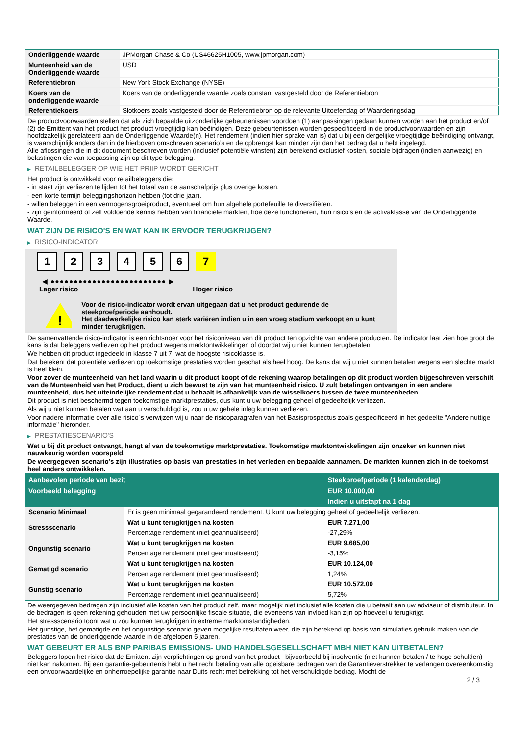| Onderliggende waarde | JPMorgan Chase & Co (US46625H1005, www.jpmorgan.com) |
| Munteenheid van de Onderliggende waarde | USD |
| Referentiebron | New York Stock Exchange (NYSE) |
| Koers van de onderliggende waarde | Koers van de onderliggende waarde zoals constant vastgesteld door de Referentiebron |
| Referentiekoers | Slotkoers zoals vastgesteld door de Referentiebron op de relevante Uitoefendag of Waarderingsdag |
De productvoorwaarden stellen dat als zich bepaalde uitzonderlijke gebeurtenissen voordoen (1) aanpassingen gedaan kunnen worden aan het product en/of (2) de Emittent van het product het product vroegtijdig kan beëindigen. Deze gebeurtenissen worden gespecificeerd in de productvoorwaarden en zijn hoofdzakelijk gerelateerd aan de Onderliggende Waarde(n). Het rendement (indien hier sprake van is) dat u bij een dergelijke vroegtijdige beëindiging ontvangt, is waarschijnlijk anders dan in de hierboven omschreven scenario’s en de opbrengst kan minder zijn dan het bedrag dat u hebt ingelegd.
Alle aflossingen die in dit document beschreven worden (inclusief potentiële winsten) zijn berekend exclusief kosten, sociale bijdragen (indien aanwezig) en belastingen die van toepassing zijn op dit type belegging.
▶ RETAILBELEGGER OP WIE HET PRIIP WORDT GERICHT
Het product is ontwikkeld voor retailbeleggers die:
- in staat zijn verliezen te lijden tot het totaal van de aanschafprijs plus overige kosten.
- een korte termijn beleggingshorizon hebben (tot drie jaar).
- willen beleggen in een vermogensgroeiproduct, eventueel om hun algehele portefeuille te diversifiëren.
- zijn geïnformeerd of zelf voldoende kennis hebben van financiële markten, hoe deze functioneren, hun risico's en de activaklasse van de Onderliggende Waarde.
WAT ZIJN DE RISICO'S EN WAT KAN IK ERVOOR TERUGKRIJGEN?
▶ RISICO-INDICATOR
1 2 3 4 5 6 7
◀ ●●●●●●●●●●●●●●●●●●●●●●●●● ▶
Lager risico Hoger risico
!
Voor de risico-indicator wordt ervan uitgegaan dat u het product gedurende de steekproefperiode aanhoudt.
Het daadwerkelijke risico kan sterk variëren indien u in een vroeg stadium verkoopt en u kunt minder terugkrijgen.
De samenvattende risico-indicator is een richtsnoer voor het risiconiveau van dit product ten opzichte van andere producten. De indicator laat zien hoe groot de kans is dat beleggers verliezen op het product wegens marktontwikkelingen of doordat wij u niet kunnen terugbetalen.
We hebben dit product ingedeeld in klasse 7 uit 7, wat de hoogste risicoklasse is.
Dat betekent dat potentiële verliezen op toekomstige prestaties worden geschat als heel hoog. De kans dat wij u niet kunnen betalen wegens een slechte markt is heel klein.
Voor zover de munteenheid van het land waarin u dit product koopt of de rekening waarop betalingen op dit product worden bijgeschreven verschilt van de Munteenheid van het Product, dient u zich bewust te zijn van het munteenheid risico. U zult betalingen ontvangen in een andere munteenheid, dus het uiteindelijke rendement dat u behaalt is afhankelijk van de wisselkoers tussen de twee munteenheden.
Dit product is niet beschermd tegen toekomstige marktprestaties, dus kunt u uw belegging geheel of gedeeltelijk verliezen.
Als wij u niet kunnen betalen wat aan u verschuldigd is, zou u uw gehele inleg kunnen verliezen.
Voor nadere informatie over alle risico´s verwijzen wij u naar de risicoparagrafen van het Basisprospectus zoals gespecificeerd in het gedeelte "Andere nuttige informatie" hieronder.
▶ PRESTATIESCENARIO'S
Wat u bij dit product ontvangt, hangt af van de toekomstige marktprestaties. Toekomstige marktontwikkelingen zijn onzeker en kunnen niet nauwkeurig worden voorspeld.
De weergegeven scenario’s zijn illustraties op basis van prestaties in het verleden en bepaalde aannamen. De markten kunnen zich in de toekomst heel anders ontwikkelen.
| Aanbevolen periode van bezit | | Steekproefperiode (1 kalenderdag) |
| --- | --- | --- |
| Voorbeeld belegging | | EUR 10.000,00 |
| | | Indien u uitstapt na 1 dag |
| Scenario Minimaal | Er is geen minimaal gegarandeerd rendement. U kunt uw belegging geheel of gedeeltelijk verliezen. | |
| Stressscenario | Wat u kunt terugkrijgen na kosten | EUR 7.271,00 |
| | Percentage rendement (niet geannualiseerd) | -27,29% |
| Ongunstig scenario | Wat u kunt terugkrijgen na kosten | EUR 9.685,00 |
| | Percentage rendement (niet geannualiseerd) | -3,15% |
| Gematigd scenario | Wat u kunt terugkrijgen na kosten | EUR 10.124,00 |
| | Percentage rendement (niet geannualiseerd) | 1,24% |
| Gunstig scenario | Wat u kunt terugkrijgen na kosten | EUR 10.572,00 |
| | Percentage rendement (niet geannualiseerd) | 5,72% |
De weergegeven bedragen zijn inclusief alle kosten van het product zelf, maar mogelijk niet inclusief alle kosten die u betaalt aan uw adviseur of distributeur. In de bedragen is geen rekening gehouden met uw persoonlijke fiscale situatie, die eveneens van invloed kan zijn op hoeveel u terugkrijgt.
Het stressscenario toont wat u zou kunnen terugkrijgen in extreme marktomstandigheden.
Het gunstige, het gematigde en het ongunstige scenario geven mogelijke resultaten weer, die zijn berekend op basis van simulaties gebruik maken van de prestaties van de onderliggende waarde in de afgelopen 5 jaaren.
WAT GEBEURT ER ALS BNP PARIBAS EMISSIONS- UND HANDELSGESELLSCHAFT MBH NIET KAN UITBETALEN?
Beleggers lopen het risico dat de Emittent zijn verplichtingen op grond van het product– bijvoorbeeld bij insolventie (niet kunnen betalen / te hoge schulden) – niet kan nakomen. Bij een garantie-gebeurtenis hebt u het recht betaling van alle opeisbare bedragen van de Garantieverstrekker te verlangen overeenkomstig een onvoorwaardelijke en onherroepelijke garantie naar Duits recht met betrekking tot het verschuldigde bedrag. Mocht de
2 / 3